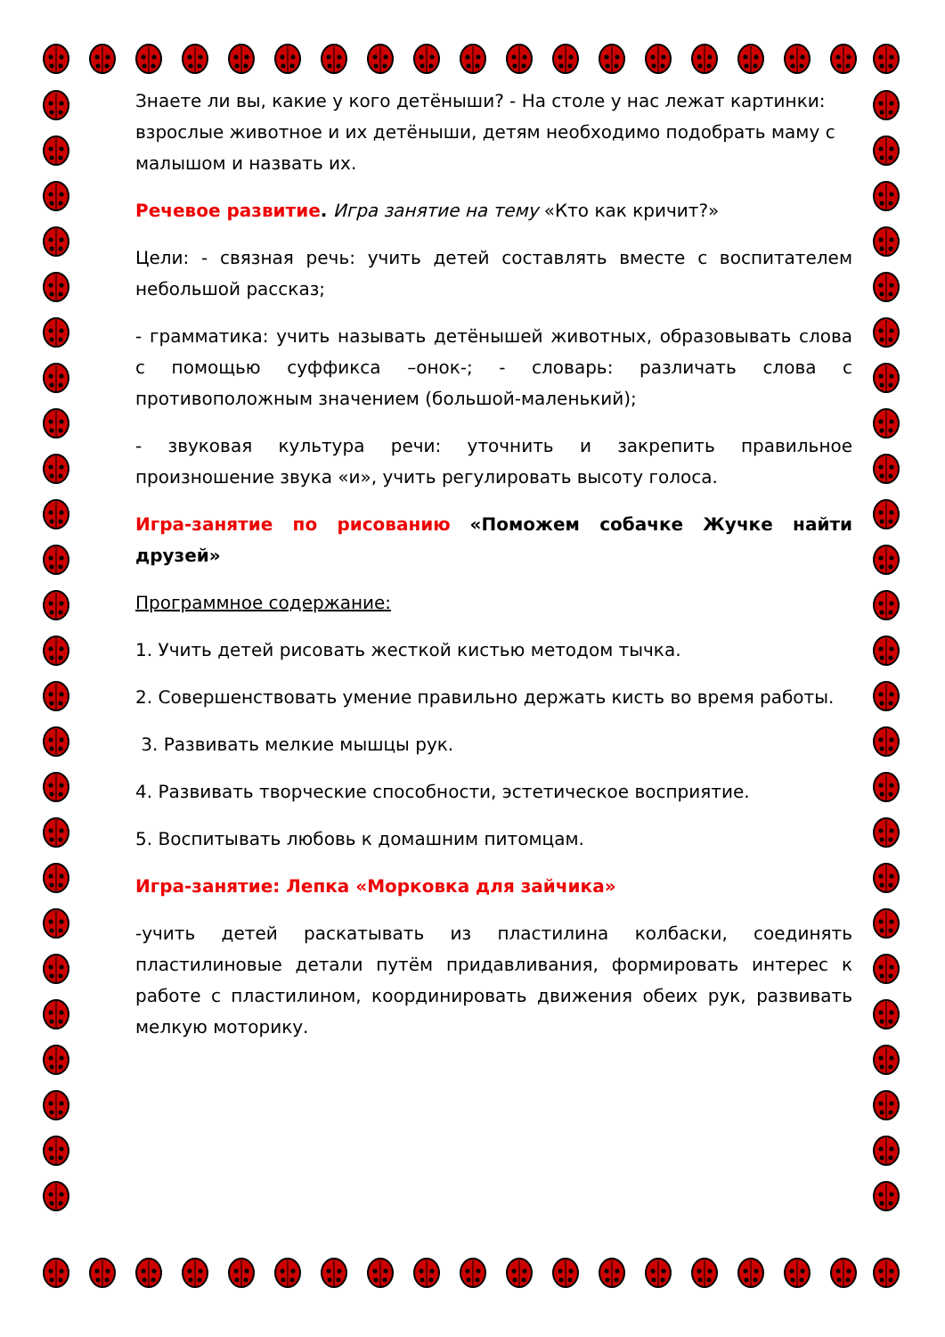Знаете ли вы, какие у кого детёныши? - На столе у нас лежат картинки: взрослые животное и их детёныши, детям необходимо подобрать маму с малышом и назвать их.
Речевое развитие. Игра занятие на тему «Кто как кричит?»
Цели: - связная речь: учить детей составлять вместе с воспитателем небольшой рассказ;
- грамматика: учить называть детёнышей животных, образовывать слова с помощью суффикса –онок-; - словарь: различать слова с противоположным значением (большой-маленький);
- звуковая культура речи: уточнить и закрепить правильное произношение звука «и», учить регулировать высоту голоса.
Игра-занятие по рисованию «Поможем собачке Жучке найти друзей»
Программное содержание:
1. Учить детей рисовать жесткой кистью методом тычка.
2. Совершенствовать умение правильно держать кисть во время работы.
3. Развивать мелкие мышцы рук.
4. Развивать творческие способности, эстетическое восприятие.
5. Воспитывать любовь к домашним питомцам.
Игра-занятие: Лепка «Морковка для зайчика»
-учить детей раскатывать из пластилина колбаски, соединять пластилиновые детали путём придавливания, формировать интерес к работе с пластилином, координировать движения обеих рук, развивать мелкую моторику.